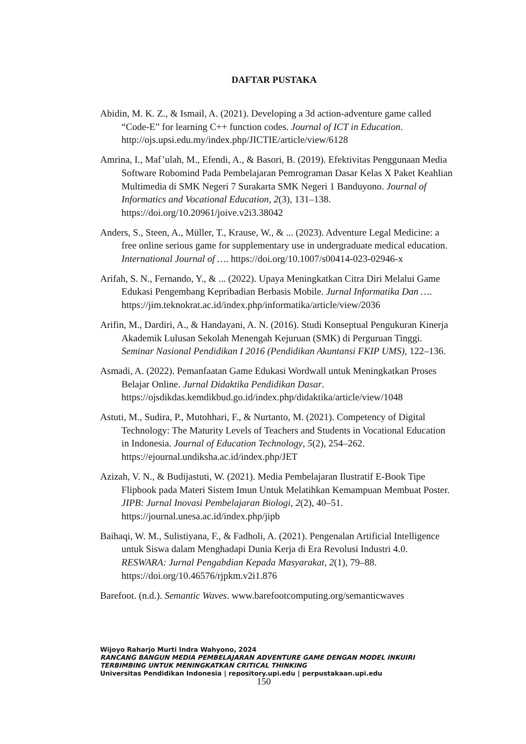DAFTAR PUSTAKA
Abidin, M. K. Z., & Ismail, A. (2021). Developing a 3d action-adventure game called “Code-E” for learning C++ function codes. Journal of ICT in Education. http://ojs.upsi.edu.my/index.php/JICTIE/article/view/6128
Amrina, I., Maf’ulah, M., Efendi, A., & Basori, B. (2019). Efektivitas Penggunaan Media Software Robomind Pada Pembelajaran Pemrograman Dasar Kelas X Paket Keahlian Multimedia di SMK Negeri 7 Surakarta SMK Negeri 1 Banduyono. Journal of Informatics and Vocational Education, 2(3), 131–138. https://doi.org/10.20961/joive.v2i3.38042
Anders, S., Steen, A., Müller, T., Krause, W., & ... (2023). Adventure Legal Medicine: a free online serious game for supplementary use in undergraduate medical education. International Journal of …. https://doi.org/10.1007/s00414-023-02946-x
Arifah, S. N., Fernando, Y., & ... (2022). Upaya Meningkatkan Citra Diri Melalui Game Edukasi Pengembang Kepribadian Berbasis Mobile. Jurnal Informatika Dan …. https://jim.teknokrat.ac.id/index.php/informatika/article/view/2036
Arifin, M., Dardiri, A., & Handayani, A. N. (2016). Studi Konseptual Pengukuran Kinerja Akademik Lulusan Sekolah Menengah Kejuruan (SMK) di Perguruan Tinggi. Seminar Nasional Pendidikan I 2016 (Pendidikan Akuntansi FKIP UMS), 122–136.
Asmadi, A. (2022). Pemanfaatan Game Edukasi Wordwall untuk Meningkatkan Proses Belajar Online. Jurnal Didaktika Pendidikan Dasar. https://ojsdikdas.kemdikbud.go.id/index.php/didaktika/article/view/1048
Astuti, M., Sudira, P., Mutohhari, F., & Nurtanto, M. (2021). Competency of Digital Technology: The Maturity Levels of Teachers and Students in Vocational Education in Indonesia. Journal of Education Technology, 5(2), 254–262. https://ejournal.undiksha.ac.id/index.php/JET
Azizah, V. N., & Budijastuti, W. (2021). Media Pembelajaran Ilustratif E-Book Tipe Flipbook pada Materi Sistem Imun Untuk Melatihkan Kemampuan Membuat Poster. JIPB: Jurnal Inovasi Pembelajaran Biologi, 2(2), 40–51. https://journal.unesa.ac.id/index.php/jipb
Baihaqi, W. M., Sulistiyana, F., & Fadholi, A. (2021). Pengenalan Artificial Intelligence untuk Siswa dalam Menghadapi Dunia Kerja di Era Revolusi Industri 4.0. RESWARA: Jurnal Pengabdian Kepada Masyarakat, 2(1), 79–88. https://doi.org/10.46576/rjpkm.v2i1.876
Barefoot. (n.d.). Semantic Waves. www.barefootcomputing.org/semanticwaves
Wijoyo Raharjo Murti Indra Wahyono, 2024
RANCANG BANGUN MEDIA PEMBELAJARAN ADVENTURE GAME DENGAN MODEL INKUIRI TERBIMBING UNTUK MENINGKATKAN CRITICAL THINKING
Universitas Pendidikan Indonesia | repository.upi.edu | perpustakaan.upi.edu
150